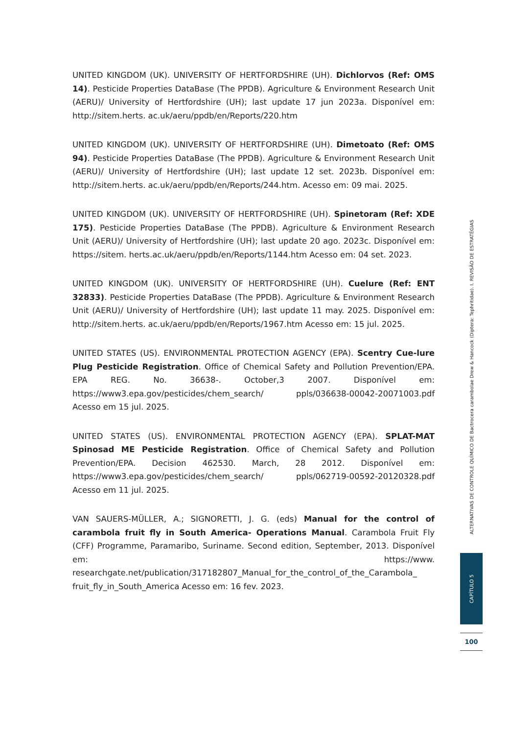UNITED KINGDOM (UK). UNIVERSITY OF HERTFORDSHIRE (UH). Dichlorvos (Ref: OMS 14). Pesticide Properties DataBase (The PPDB). Agriculture & Environment Research Unit (AERU)/ University of Hertfordshire (UH); last update 17 jun 2023a. Disponível em: http://sitem.herts. ac.uk/aeru/ppdb/en/Reports/220.htm
UNITED KINGDOM (UK). UNIVERSITY OF HERTFORDSHIRE (UH). Dimetoato (Ref: OMS 94). Pesticide Properties DataBase (The PPDB). Agriculture & Environment Research Unit (AERU)/ University of Hertfordshire (UH); last update 12 set. 2023b. Disponível em: http://sitem.herts. ac.uk/aeru/ppdb/en/Reports/244.htm. Acesso em: 09 mai. 2025.
UNITED KINGDOM (UK). UNIVERSITY OF HERTFORDSHIRE (UH). Spinetoram (Ref: XDE 175). Pesticide Properties DataBase (The PPDB). Agriculture & Environment Research Unit (AERU)/ University of Hertfordshire (UH); last update 20 ago. 2023c. Disponível em: https://sitem. herts.ac.uk/aeru/ppdb/en/Reports/1144.htm Acesso em: 04 set. 2023.
UNITED KINGDOM (UK). UNIVERSITY OF HERTFORDSHIRE (UH). Cuelure (Ref: ENT 32833). Pesticide Properties DataBase (The PPDB). Agriculture & Environment Research Unit (AERU)/ University of Hertfordshire (UH); last update 11 may. 2025. Disponível em: http://sitem.herts. ac.uk/aeru/ppdb/en/Reports/1967.htm Acesso em: 15 jul. 2025.
UNITED STATES (US). ENVIRONMENTAL PROTECTION AGENCY (EPA). Scentry Cue-lure Plug Pesticide Registration. Office of Chemical Safety and Pollution Prevention/EPA. EPA REG. No. 36638-. October,3 2007. Disponível em: https://www3.epa.gov/pesticides/chem_search/ ppls/036638-00042-20071003.pdf Acesso em 15 jul. 2025.
UNITED STATES (US). ENVIRONMENTAL PROTECTION AGENCY (EPA). SPLAT-MAT Spinosad ME Pesticide Registration. Office of Chemical Safety and Pollution Prevention/EPA. Decision 462530. March, 28 2012. Disponível em: https://www3.epa.gov/pesticides/chem_search/ ppls/062719-00592-20120328.pdf Acesso em 11 jul. 2025.
VAN SAUERS-MÜLLER, A.; SIGNORETTI, J. G. (eds) Manual for the control of carambola fruit fly in South America- Operations Manual. Carambola Fruit Fly (CFF) Programme, Paramaribo, Suriname. Second edition, September, 2013. Disponível em: https://www. researchgate.net/publication/317182807_Manual_for_the_control_of_the_Carambola_ fruit_fly_in_South_America Acesso em: 16 fev. 2023.
ALTERNATIVAS DE CONTROLE QUÍMICO DE Bactrocera carambolae Drew & Hancock (Diptera: Tephritidae). I. REVISÃO DE ESTRATÉGIAS
CAPÍTULO 5
100